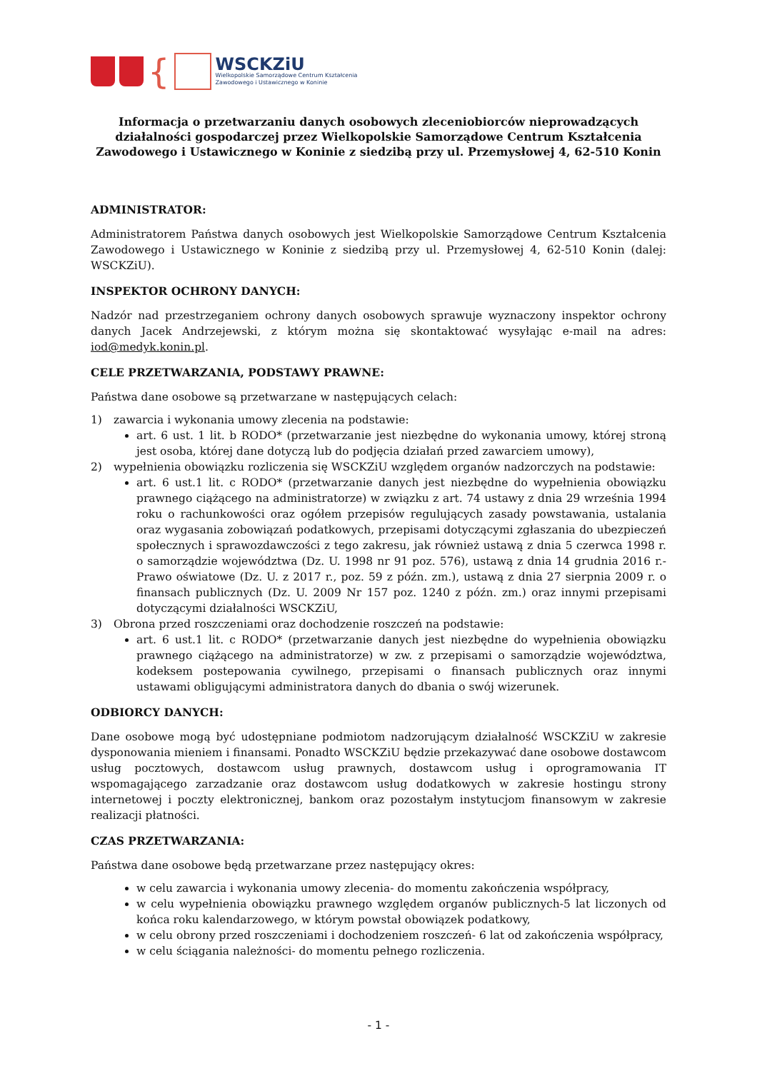{
WSCKZiU
Wielkopolskie Samorządowe Centrum Kształcenia
Zawodowego i Ustawicznego w Koninie
Informacja o przetwarzaniu danych osobowych zleceniobiorców nieprowadzących działalności gospodarczej przez Wielkopolskie Samorządowe Centrum Kształcenia Zawodowego i Ustawicznego w Koninie z siedzibą przy ul. Przemysłowej 4, 62-510 Konin
ADMINISTRATOR:
Administratorem Państwa danych osobowych jest Wielkopolskie Samorządowe Centrum Kształcenia Zawodowego i Ustawicznego w Koninie z siedzibą przy ul. Przemysłowej 4, 62-510 Konin (dalej: WSCKZiU).
INSPEKTOR OCHRONY DANYCH:
Nadzór nad przestrzeganiem ochrony danych osobowych sprawuje wyznaczony inspektor ochrony danych Jacek Andrzejewski, z którym można się skontaktować wysyłając e-mail na adres: iod@medyk.konin.pl.
CELE PRZETWARZANIA, PODSTAWY PRAWNE:
Państwa dane osobowe są przetwarzane w następujących celach:
1) zawarcia i wykonania umowy zlecenia na podstawie:
art. 6 ust. 1 lit. b RODO* (przetwarzanie jest niezbędne do wykonania umowy, której stroną jest osoba, której dane dotyczą lub do podjęcia działań przed zawarciem umowy),
2) wypełnienia obowiązku rozliczenia się WSCKZiU względem organów nadzorczych na podstawie:
art. 6 ust.1 lit. c RODO* (przetwarzanie danych jest niezbędne do wypełnienia obowiązku prawnego ciążącego na administratorze) w związku z art. 74 ustawy z dnia 29 września 1994 roku o rachunkowości oraz ogółem przepisów regulujących zasady powstawania, ustalania oraz wygasania zobowiązań podatkowych, przepisami dotyczącymi zgłaszania do ubezpieczeń społecznych i sprawozdawczości z tego zakresu, jak również ustawą z dnia 5 czerwca 1998 r. o samorządzie województwa (Dz. U. 1998 nr 91 poz. 576), ustawą z dnia 14 grudnia 2016 r.- Prawo oświatowe (Dz. U. z 2017 r., poz. 59 z późn. zm.), ustawą z dnia 27 sierpnia 2009 r. o finansach publicznych (Dz. U. 2009 Nr 157 poz. 1240 z późn. zm.) oraz innymi przepisami dotyczącymi działalności WSCKZiU,
3) Obrona przed roszczeniami oraz dochodzenie roszczeń na podstawie:
art. 6 ust.1 lit. c RODO* (przetwarzanie danych jest niezbędne do wypełnienia obowiązku prawnego ciążącego na administratorze) w zw. z przepisami o samorządzie województwa, kodeksem postepowania cywilnego, przepisami o finansach publicznych oraz innymi ustawami obligującymi administratora danych do dbania o swój wizerunek.
ODBIORCY DANYCH:
Dane osobowe mogą być udostępniane podmiotom nadzorującym działalność WSCKZiU w zakresie dysponowania mieniem i finansami. Ponadto WSCKZiU będzie przekazywać dane osobowe dostawcom usług pocztowych, dostawcom usług prawnych, dostawcom usług i oprogramowania IT wspomagającego zarzadzanie oraz dostawcom usług dodatkowych w zakresie hostingu strony internetowej i poczty elektronicznej, bankom oraz pozostałym instytucjom finansowym w zakresie realizacji płatności.
CZAS PRZETWARZANIA:
Państwa dane osobowe będą przetwarzane przez następujący okres:
w celu zawarcia i wykonania umowy zlecenia- do momentu zakończenia współpracy,
w celu wypełnienia obowiązku prawnego względem organów publicznych-5 lat liczonych od końca roku kalendarzowego, w którym powstał obowiązek podatkowy,
w celu obrony przed roszczeniami i dochodzeniem roszczeń- 6 lat od zakończenia współpracy,
w celu ściągania należności- do momentu pełnego rozliczenia.
- 1 -